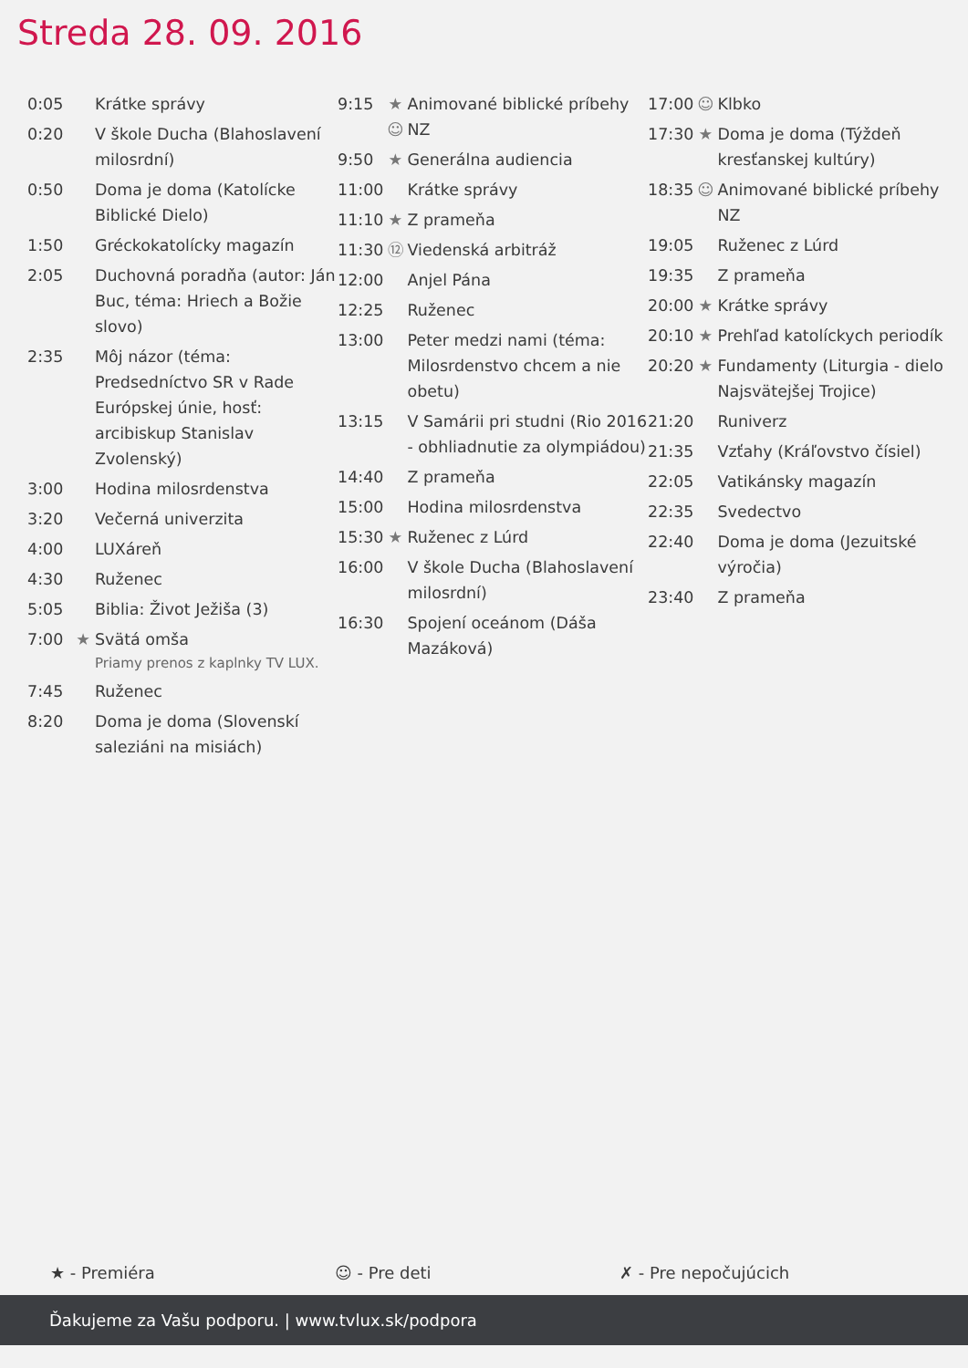Streda 28. 09. 2016
| 0:05 | | Krátke správy |
| 0:20 | | V škole Ducha (Blahoslavení milosrdní) |
| 0:50 | | Doma je doma (Katolícke Biblické Dielo) |
| 1:50 | | Gréckokatolícky magazín |
| 2:05 | | Duchovná poradňa (autor: Ján Buc, téma: Hriech a Božie slovo) |
| 2:35 | | Môj názor (téma: Predsedníctvo SR v Rade Európskej únie, hosť: arcibiskup Stanislav Zvolenský) |
| 3:00 | | Hodina milosrdenstva |
| 3:20 | | Večerná univerzita |
| 4:00 | | LUXáreň |
| 4:30 | | Ruženec |
| 5:05 | | Biblia: Život Ježiša (3) |
| 7:00 | ★ | Svätá omša Priamy prenos z kaplnky TV LUX. |
| 7:45 | | Ruženec |
| 8:20 | | Doma je doma (Slovenskí saleziáni na misiách) |
| 9:15 | ★ ☺ | Animované biblické príbehy NZ |
| 9:50 | ★ | Generálna audiencia |
| 11:00 | | Krátke správy |
| 11:10 | ★ | Z prameňa |
| 11:30 | ⑫ | Viedenská arbitráž |
| 12:00 | | Anjel Pána |
| 12:25 | | Ruženec |
| 13:00 | | Peter medzi nami (téma: Milosrdenstvo chcem a nie obetu) |
| 13:15 | | V Samárii pri studni (Rio 2016 - obhliadnutie za olympiádou) |
| 14:40 | | Z prameňa |
| 15:00 | | Hodina milosrdenstva |
| 15:30 | ★ | Ruženec z Lúrd |
| 16:00 | | V škole Ducha (Blahoslavení milosrdní) |
| 16:30 | | Spojení oceánom (Dáša Mazáková) |
| 17:00 | ☺ | Klbko |
| 17:30 | ★ | Doma je doma (Týždeň kresťanskej kultúry) |
| 18:35 | ☺ | Animované biblické príbehy NZ |
| 19:05 | | Ruženec z Lúrd |
| 19:35 | | Z prameňa |
| 20:00 | ★ | Krátke správy |
| 20:10 | ★ | Prehľad katolíckych periodík |
| 20:20 | ★ | Fundamenty (Liturgia - dielo Najsvätejšej Trojice) |
| 21:20 | | Runiverz |
| 21:35 | | Vzťahy (Kráľovstvo čísiel) |
| 22:05 | | Vatikánsky magazín |
| 22:35 | | Svedectvo |
| 22:40 | | Doma je doma (Jezuitské výročia) |
| 23:40 | | Z prameňa |
★ - Premiéra ☺ - Pre deti ✗ - Pre nepočujúcich
Ďakujeme za Vašu podporu. | www.tvlux.sk/podpora